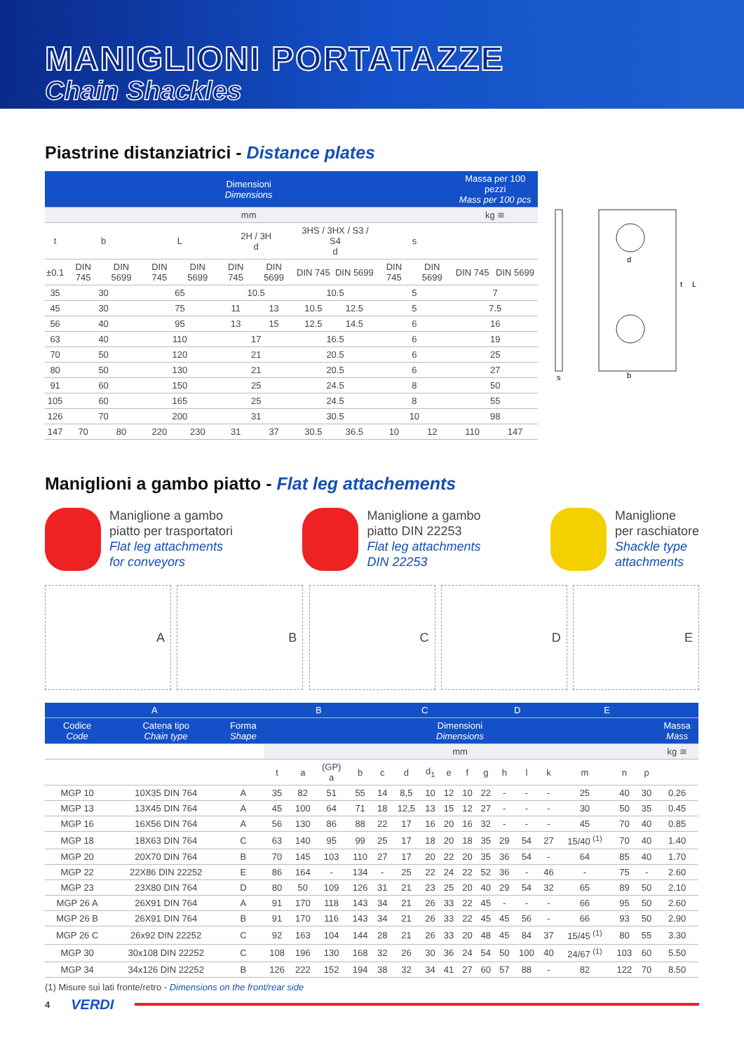MANIGLIONI PORTATAZZE
Chain Shackles
Piastrine distanziatrici - Distance plates
| Dimensioni Dimensions | | | | | | | | | | | Massa per 100 pezzi Mass per 100 pcs | |
| --- | --- | --- | --- | --- | --- | --- | --- | --- | --- | --- | --- | --- |
| mm | | | | | | | | | | | kg ≅ | |
| t | b | | L | | 2H / 3H d | | 3HS / 3HX / S3 / S4 d | | s | | | |
| ±0.1 | DIN 745 | DIN 5699 | DIN 745 | DIN 5699 | DIN 745 | DIN 5699 | DIN 745 | DIN 5699 | DIN 745 | DIN 5699 | DIN 745 | DIN 5699 |
| 35 | 30 | | 65 | | 10.5 | | 10.5 | | 5 | | 7 | |
| 45 | 30 | | 75 | | 11 | 13 | 10.5 | 12.5 | 5 | | 7.5 | |
| 56 | 40 | | 95 | | 13 | 15 | 12.5 | 14.5 | 6 | | 16 | |
| 63 | 40 | | 110 | | 17 | | 16.5 | | 6 | | 19 | |
| 70 | 50 | | 120 | | 21 | | 20.5 | | 6 | | 25 | |
| 80 | 50 | | 130 | | 21 | | 20.5 | | 6 | | 27 | |
| 91 | 60 | | 150 | | 25 | | 24.5 | | 8 | | 50 | |
| 105 | 60 | | 165 | | 25 | | 24.5 | | 8 | | 55 | |
| 126 | 70 | | 200 | | 31 | | 30.5 | | 10 | | 98 | |
| 147 | 70 | 80 | 220 | 230 | 31 | 37 | 30.5 | 36.5 | 10 | 12 | 110 | 147 |
d
b
s
L
t
Maniglioni a gambo piatto - Flat leg attachements
Maniglione a gambo
piatto per trasportatori
Flat leg attachments
for conveyors
Maniglione a gambo
piatto DIN 22253
Flat leg attachments
DIN 22253
Maniglione
per raschiatore
Shackle type
attachments
A B C D E
| A | | | B | | | | C | | | | | D | | | | E | | | |
| --- | --- | --- | --- | --- | --- | --- | --- | --- | --- | --- | --- | --- | --- | --- | --- | --- | --- | --- | --- |
| Codice Code | Catena tipo Chain type | Forma Shape | Dimensioni Dimensions | | | | | | | | | | | | | | | | Massa Mass |
| | | | mm | | | | | | | | | | | | | | | | kg ≅ |
| | | | t | a | (GP) a | b | c | d | d<sub>1</sub> | e | f | g | h | l | k | m | n | p | |
| MGP 10 | 10X35 DIN 764 | A | 35 | 82 | 51 | 55 | 14 | 8,5 | 10 | 12 | 10 | 22 | - | - | - | 25 | 40 | 30 | 0.26 |
| MGP 13 | 13X45 DIN 764 | A | 45 | 100 | 64 | 71 | 18 | 12,5 | 13 | 15 | 12 | 27 | - | - | - | 30 | 50 | 35 | 0.45 |
| MGP 16 | 16X56 DIN 764 | A | 56 | 130 | 86 | 88 | 22 | 17 | 16 | 20 | 16 | 32 | - | - | - | 45 | 70 | 40 | 0.85 |
| MGP 18 | 18X63 DIN 764 | C | 63 | 140 | 95 | 99 | 25 | 17 | 18 | 20 | 18 | 35 | 29 | 54 | 27 | 15/40 <sup>(1)</sup> | 70 | 40 | 1.40 |
| MGP 20 | 20X70 DIN 764 | B | 70 | 145 | 103 | 110 | 27 | 17 | 20 | 22 | 20 | 35 | 36 | 54 | - | 64 | 85 | 40 | 1.70 |
| MGP 22 | 22X86 DIN 22252 | E | 86 | 164 | - | 134 | - | 25 | 22 | 24 | 22 | 52 | 36 | - | 46 | - | 75 | - | 2.60 |
| MGP 23 | 23X80 DIN 764 | D | 80 | 50 | 109 | 126 | 31 | 21 | 23 | 25 | 20 | 40 | 29 | 54 | 32 | 65 | 89 | 50 | 2.10 |
| MGP 26 A | 26X91 DIN 764 | A | 91 | 170 | 118 | 143 | 34 | 21 | 26 | 33 | 22 | 45 | - | - | - | 66 | 95 | 50 | 2.60 |
| MGP 26 B | 26X91 DIN 764 | B | 91 | 170 | 116 | 143 | 34 | 21 | 26 | 33 | 22 | 45 | 45 | 56 | - | 66 | 93 | 50 | 2.90 |
| MGP 26 C | 26x92 DIN 22252 | C | 92 | 163 | 104 | 144 | 28 | 21 | 26 | 33 | 20 | 48 | 45 | 84 | 37 | 15/45 <sup>(1)</sup> | 80 | 55 | 3.30 |
| MGP 30 | 30x108 DIN 22252 | C | 108 | 196 | 130 | 168 | 32 | 26 | 30 | 36 | 24 | 54 | 50 | 100 | 40 | 24/67 <sup>(1)</sup> | 103 | 60 | 5.50 |
| MGP 34 | 34x126 DIN 22252 | B | 126 | 222 | 152 | 194 | 38 | 32 | 34 | 41 | 27 | 60 | 57 | 88 | - | 82 | 122 | 70 | 8.50 |
(1) Misure sui lati fronte/retro - Dimensions on the front/rear side
4 VERDI